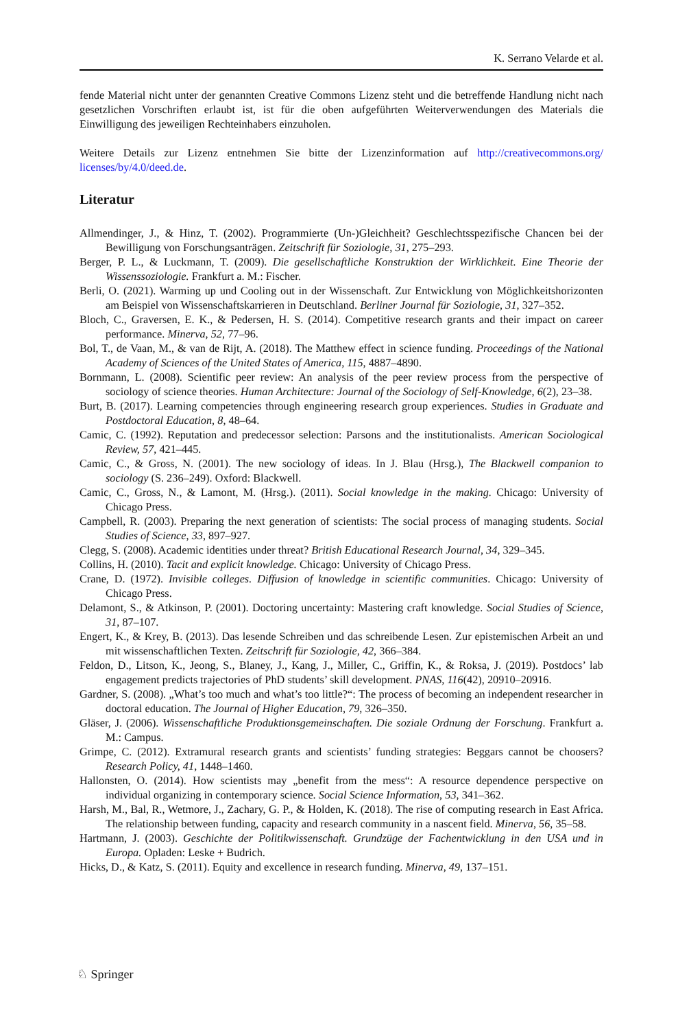K. Serrano Velarde et al.
fende Material nicht unter der genannten Creative Commons Lizenz steht und die betreffende Handlung nicht nach gesetzlichen Vorschriften erlaubt ist, ist für die oben aufgeführten Weiterverwendungen des Materials die Einwilligung des jeweiligen Rechteinhabers einzuholen.
Weitere Details zur Lizenz entnehmen Sie bitte der Lizenzinformation auf http://creativecommons.org/ licenses/by/4.0/deed.de.
Literatur
Allmendinger, J., & Hinz, T. (2002). Programmierte (Un-)Gleichheit? Geschlechtsspezifische Chancen bei der Bewilligung von Forschungsanträgen. Zeitschrift für Soziologie, 31, 275–293.
Berger, P. L., & Luckmann, T. (2009). Die gesellschaftliche Konstruktion der Wirklichkeit. Eine Theorie der Wissenssoziologie. Frankfurt a. M.: Fischer.
Berli, O. (2021). Warming up und Cooling out in der Wissenschaft. Zur Entwicklung von Möglichkeitshorizonten am Beispiel von Wissenschaftskarrieren in Deutschland. Berliner Journal für Soziologie, 31, 327–352.
Bloch, C., Graversen, E. K., & Pedersen, H. S. (2014). Competitive research grants and their impact on career performance. Minerva, 52, 77–96.
Bol, T., de Vaan, M., & van de Rijt, A. (2018). The Matthew effect in science funding. Proceedings of the National Academy of Sciences of the United States of America, 115, 4887–4890.
Bornmann, L. (2008). Scientific peer review: An analysis of the peer review process from the perspective of sociology of science theories. Human Architecture: Journal of the Sociology of Self-Knowledge, 6(2), 23–38.
Burt, B. (2017). Learning competencies through engineering research group experiences. Studies in Graduate and Postdoctoral Education, 8, 48–64.
Camic, C. (1992). Reputation and predecessor selection: Parsons and the institutionalists. American Sociological Review, 57, 421–445.
Camic, C., & Gross, N. (2001). The new sociology of ideas. In J. Blau (Hrsg.), The Blackwell companion to sociology (S. 236–249). Oxford: Blackwell.
Camic, C., Gross, N., & Lamont, M. (Hrsg.). (2011). Social knowledge in the making. Chicago: University of Chicago Press.
Campbell, R. (2003). Preparing the next generation of scientists: The social process of managing students. Social Studies of Science, 33, 897–927.
Clegg, S. (2008). Academic identities under threat? British Educational Research Journal, 34, 329–345.
Collins, H. (2010). Tacit and explicit knowledge. Chicago: University of Chicago Press.
Crane, D. (1972). Invisible colleges. Diffusion of knowledge in scientific communities. Chicago: University of Chicago Press.
Delamont, S., & Atkinson, P. (2001). Doctoring uncertainty: Mastering craft knowledge. Social Studies of Science, 31, 87–107.
Engert, K., & Krey, B. (2013). Das lesende Schreiben und das schreibende Lesen. Zur epistemischen Arbeit an und mit wissenschaftlichen Texten. Zeitschrift für Soziologie, 42, 366–384.
Feldon, D., Litson, K., Jeong, S., Blaney, J., Kang, J., Miller, C., Griffin, K., & Roksa, J. (2019). Postdocs’ lab engagement predicts trajectories of PhD students’ skill development. PNAS, 116(42), 20910–20916.
Gardner, S. (2008). „What’s too much and what’s too little?“: The process of becoming an independent researcher in doctoral education. The Journal of Higher Education, 79, 326–350.
Gläser, J. (2006). Wissenschaftliche Produktionsgemeinschaften. Die soziale Ordnung der Forschung. Frankfurt a. M.: Campus.
Grimpe, C. (2012). Extramural research grants and scientists’ funding strategies: Beggars cannot be choosers? Research Policy, 41, 1448–1460.
Hallonsten, O. (2014). How scientists may „benefit from the mess“: A resource dependence perspective on individual organizing in contemporary science. Social Science Information, 53, 341–362.
Harsh, M., Bal, R., Wetmore, J., Zachary, G. P., & Holden, K. (2018). The rise of computing research in East Africa. The relationship between funding, capacity and research community in a nascent field. Minerva, 56, 35–58.
Hartmann, J. (2003). Geschichte der Politikwissenschaft. Grundzüge der Fachentwicklung in den USA und in Europa. Opladen: Leske + Budrich.
Hicks, D., & Katz, S. (2011). Equity and excellence in research funding. Minerva, 49, 137–151.
♘ Springer